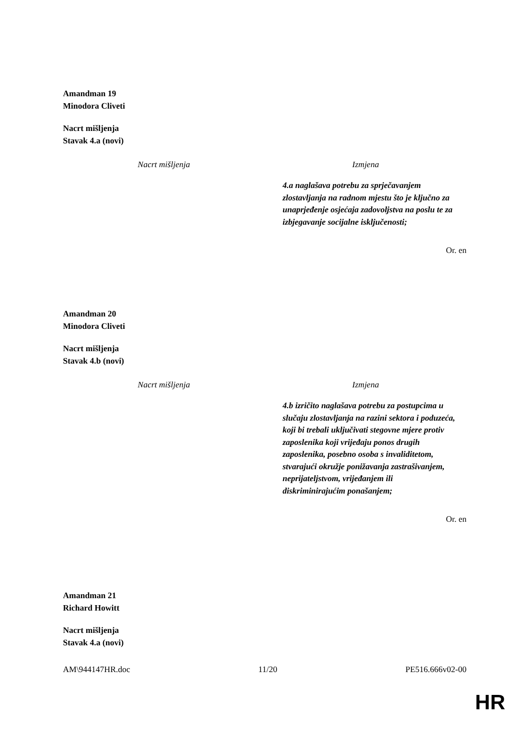Amandman 19
Minodora Cliveti
Nacrt mišljenja
Stavak 4.a (novi)
| Nacrt mišljenja | Izmjena |
| --- | --- |
| | 4.a naglašava potrebu za sprječavanjem zlostavljanja na radnom mjestu što je ključno za unaprjeđenje osjećaja zadovoljstva na poslu te za izbjegavanje socijalne isključenosti; |
Or. en
Amandman 20
Minodora Cliveti
Nacrt mišljenja
Stavak 4.b (novi)
| Nacrt mišljenja | Izmjena |
| --- | --- |
| | 4.b izričito naglašava potrebu za postupcima u slučaju zlostavljanja na razini sektora i poduzeća, koji bi trebali uključivati stegovne mjere protiv zaposlenika koji vrijeđaju ponos drugih zaposlenika, posebno osoba s invaliditetom, stvarajući okružje ponižavanja zastrašivanjem, neprijateljstvom, vrijeđanjem ili diskriminirajućim ponašanjem; |
Or. en
Amandman 21
Richard Howitt
Nacrt mišljenja
Stavak 4.a (novi)
AM\944147HR.doc 11/20 PE516.666v02-00
HR